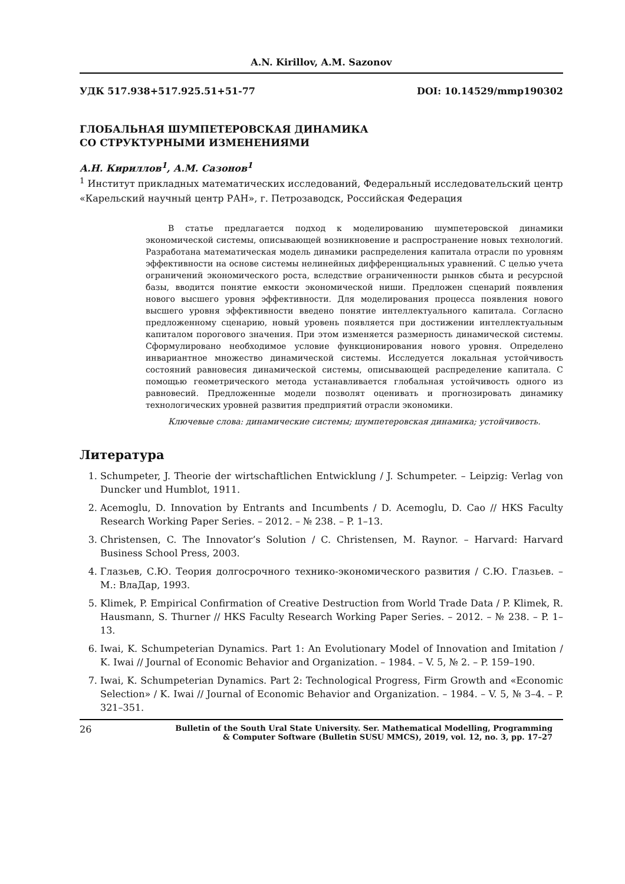A.N. Kirillov, A.M. Sazonov
УДК 517.938+517.925.51+51-77 DOI: 10.14529/mmp190302
ГЛОБАЛЬНАЯ ШУМПЕТЕРОВСКАЯ ДИНАМИКА
СО СТРУКТУРНЫМИ ИЗМЕНЕНИЯМИ
А.Н. Кириллов<sup>1</sup>, А.М. Сазонов<sup>1</sup>
<sup>1</sup> Институт прикладных математических исследований, Федеральный исследовательский центр «Карельский научный центр РАН», г. Петрозаводск, Российская Федерация
В статье предлагается подход к моделированию шумпетеровской динамики экономической системы, описывающей возникновение и распространение новых технологий. Разработана математическая модель динамики распределения капитала отрасли по уровням эффективности на основе системы нелинейных дифференциальных уравнений. С целью учета ограничений экономического роста, вследствие ограниченности рынков сбыта и ресурсной базы, вводится понятие емкости экономической ниши. Предложен сценарий появления нового высшего уровня эффективности. Для моделирования процесса появления нового высшего уровня эффективности введено понятие интеллектуального капитала. Согласно предложенному сценарию, новый уровень появляется при достижении интеллектуальным капиталом порогового значения. При этом изменяется размерность динамической системы. Сформулировано необходимое условие функционирования нового уровня. Определено инвариантное множество динамической системы. Исследуется локальная устойчивость состояний равновесия динамической системы, описывающей распределение капитала. С помощью геометрического метода устанавливается глобальная устойчивость одного из равновесий. Предложенные модели позволят оценивать и прогнозировать динамику технологических уровней развития предприятий отрасли экономики.
Ключевые слова: динамические системы; шумпетеровская динамика; устойчивость.
Литература
1. Schumpeter, J. Theorie der wirtschaftlichen Entwicklung / J. Schumpeter. – Leipzig: Verlag von Duncker und Humblot, 1911.
2. Acemoglu, D. Innovation by Entrants and Incumbents / D. Acemoglu, D. Cao // HKS Faculty Research Working Paper Series. – 2012. – № 238. – P. 1–13.
3. Christensen, C. The Innovator’s Solution / C. Christensen, M. Raynor. – Harvard: Harvard Business School Press, 2003.
4. Глазьев, С.Ю. Теория долгосрочного технико-экономического развития / С.Ю. Глазьев. – М.: ВлаДар, 1993.
5. Klimek, P. Empirical Confirmation of Creative Destruction from World Trade Data / P. Klimek, R. Hausmann, S. Thurner // HKS Faculty Research Working Paper Series. – 2012. – № 238. – P. 1–13.
6. Iwai, K. Schumpeterian Dynamics. Part 1: An Evolutionary Model of Innovation and Imitation / K. Iwai // Journal of Economic Behavior and Organization. – 1984. – V. 5, № 2. – P. 159–190.
7. Iwai, K. Schumpeterian Dynamics. Part 2: Technological Progress, Firm Growth and «Economic Selection» / K. Iwai // Journal of Economic Behavior and Organization. – 1984. – V. 5, № 3–4. – P. 321–351.
26 Bulletin of the South Ural State University. Ser. Mathematical Modelling, Programming
& Computer Software (Bulletin SUSU MMCS), 2019, vol. 12, no. 3, pp. 17–27